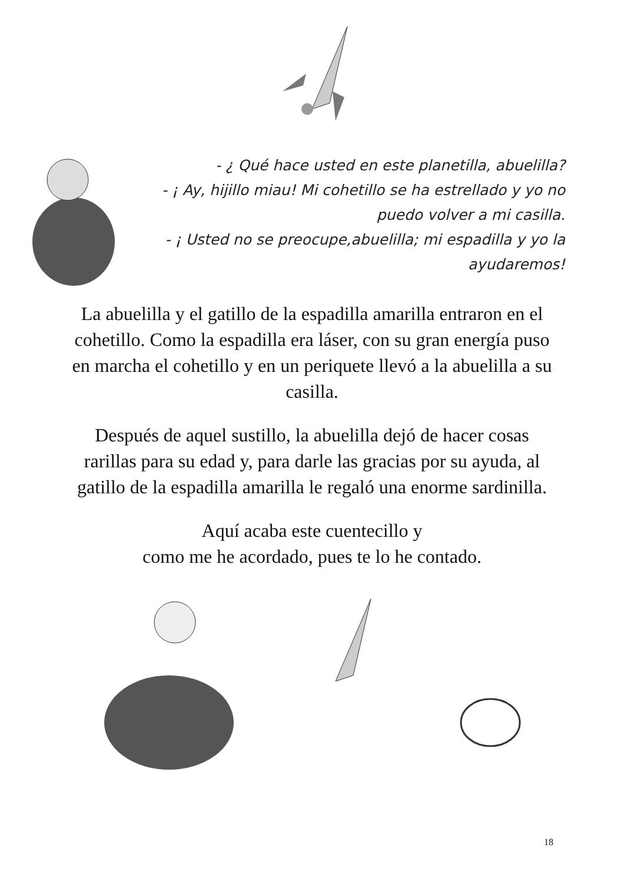- ¿ Qué hace usted en este planetilla, abuelilla?
- ¡ Ay, hijillo miau! Mi cohetillo se ha estrellado y yo no puedo volver a mi casilla.
- ¡ Usted no se preocupe,abuelilla; mi espadilla y yo la ayudaremos!
La abuelilla y el gatillo de la espadilla amarilla entraron en el cohetillo. Como la espadilla era láser, con su gran energía puso en marcha el cohetillo y en un periquete llevó a la abuelilla a su casilla.
Después de aquel sustillo, la abuelilla dejó de hacer cosas rarillas para su edad y, para darle las gracias por su ayuda, al gatillo de la espadilla amarilla le regaló una enorme sardinilla.
Aquí acaba este cuentecillo y
como me he acordado, pues te lo he contado.
18